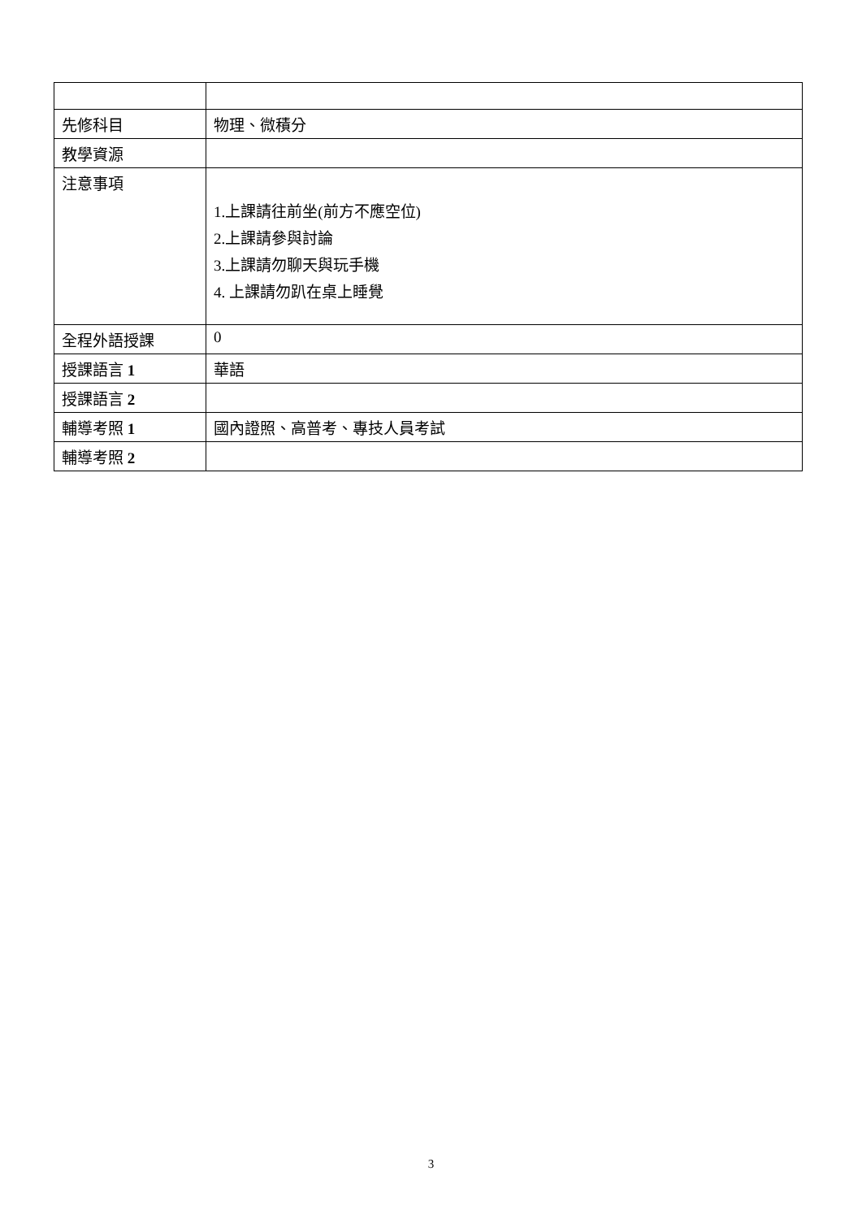| 先修科目 | 物理、微積分 |
| 教學資源 | |
| 注意事項 | 1.上課請往前坐(前方不應空位) 2.上課請參與討論 3.上課請勿聊天與玩手機 4. 上課請勿趴在桌上睡覺 |
| 全程外語授課 | 0 |
| 授課語言 1 | 華語 |
| 授課語言 2 | |
| 輔導考照 1 | 國內證照、高普考、專技人員考試 |
| 輔導考照 2 | |
3